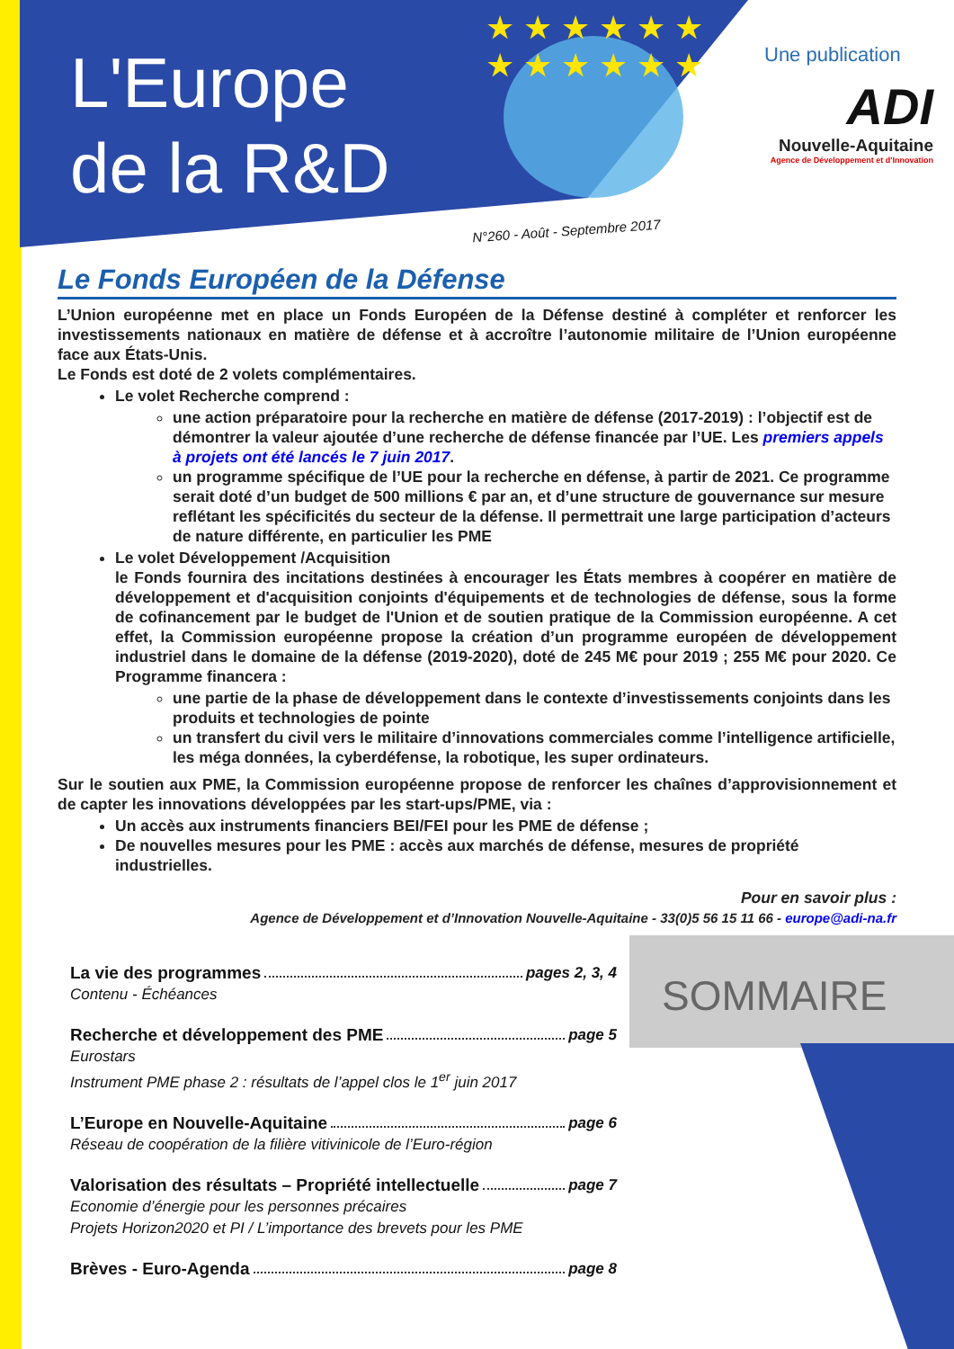L'Europe
de la R&D
★ ★ ★ ★ ★ ★ ★ ★ ★ ★ ★ ★
Une publication
ADI
Nouvelle-Aquitaine
Agence de Développement et d'Innovation
N°260 - Août - Septembre 2017
Le Fonds Européen de la Défense
L’Union européenne met en place un Fonds Européen de la Défense destiné à compléter et renforcer les investissements nationaux en matière de défense et à accroître l’autonomie militaire de l’Union européenne face aux États-Unis.
Le Fonds est doté de 2 volets complémentaires.
Le volet Recherche comprend :
une action préparatoire pour la recherche en matière de défense (2017-2019) : l’objectif est de démontrer la valeur ajoutée d’une recherche de défense financée par l’UE. Les premiers appels à projets ont été lancés le 7 juin 2017.
un programme spécifique de l’UE pour la recherche en défense, à partir de 2021. Ce programme serait doté d’un budget de 500 millions € par an, et d’une structure de gouvernance sur mesure reflétant les spécificités du secteur de la défense. Il permettrait une large participation d’acteurs de nature différente, en particulier les PME
Le volet Développement /Acquisition
le Fonds fournira des incitations destinées à encourager les États membres à coopérer en matière de développement et d'acquisition conjoints d'équipements et de technologies de défense, sous la forme de cofinancement par le budget de l'Union et de soutien pratique de la Commission européenne. A cet effet, la Commission européenne propose la création d’un programme européen de développement industriel dans le domaine de la défense (2019-2020), doté de 245 M€ pour 2019 ; 255 M€ pour 2020. Ce Programme financera :
une partie de la phase de développement dans le contexte d’investissements conjoints dans les produits et technologies de pointe
un transfert du civil vers le militaire d’innovations commerciales comme l’intelligence artificielle, les méga données, la cyberdéfense, la robotique, les super ordinateurs.
Sur le soutien aux PME, la Commission européenne propose de renforcer les chaînes d’approvisionnement et de capter les innovations développées par les start-ups/PME, via :
Un accès aux instruments financiers BEI/FEI pour les PME de défense ;
De nouvelles mesures pour les PME : accès aux marchés de défense, mesures de propriété industrielles.
Pour en savoir plus :
Agence de Développement et d’Innovation Nouvelle-Aquitaine - 33(0)5 56 15 11 66 - europe@adi-na.fr
SOMMAIRE
La vie des programmes pages 2, 3, 4
Contenu - Échéances
Recherche et développement des PME page 5
Eurostars
Instrument PME phase 2 : résultats de l’appel clos le 1<sup>er</sup> juin 2017
L’Europe en Nouvelle-Aquitaine page 6
Réseau de coopération de la filière vitivinicole de l’Euro-région
Valorisation des résultats – Propriété intellectuelle page 7
Economie d’énergie pour les personnes précaires
Projets Horizon2020 et PI / L’importance des brevets pour les PME
Brèves - Euro-Agenda page 8